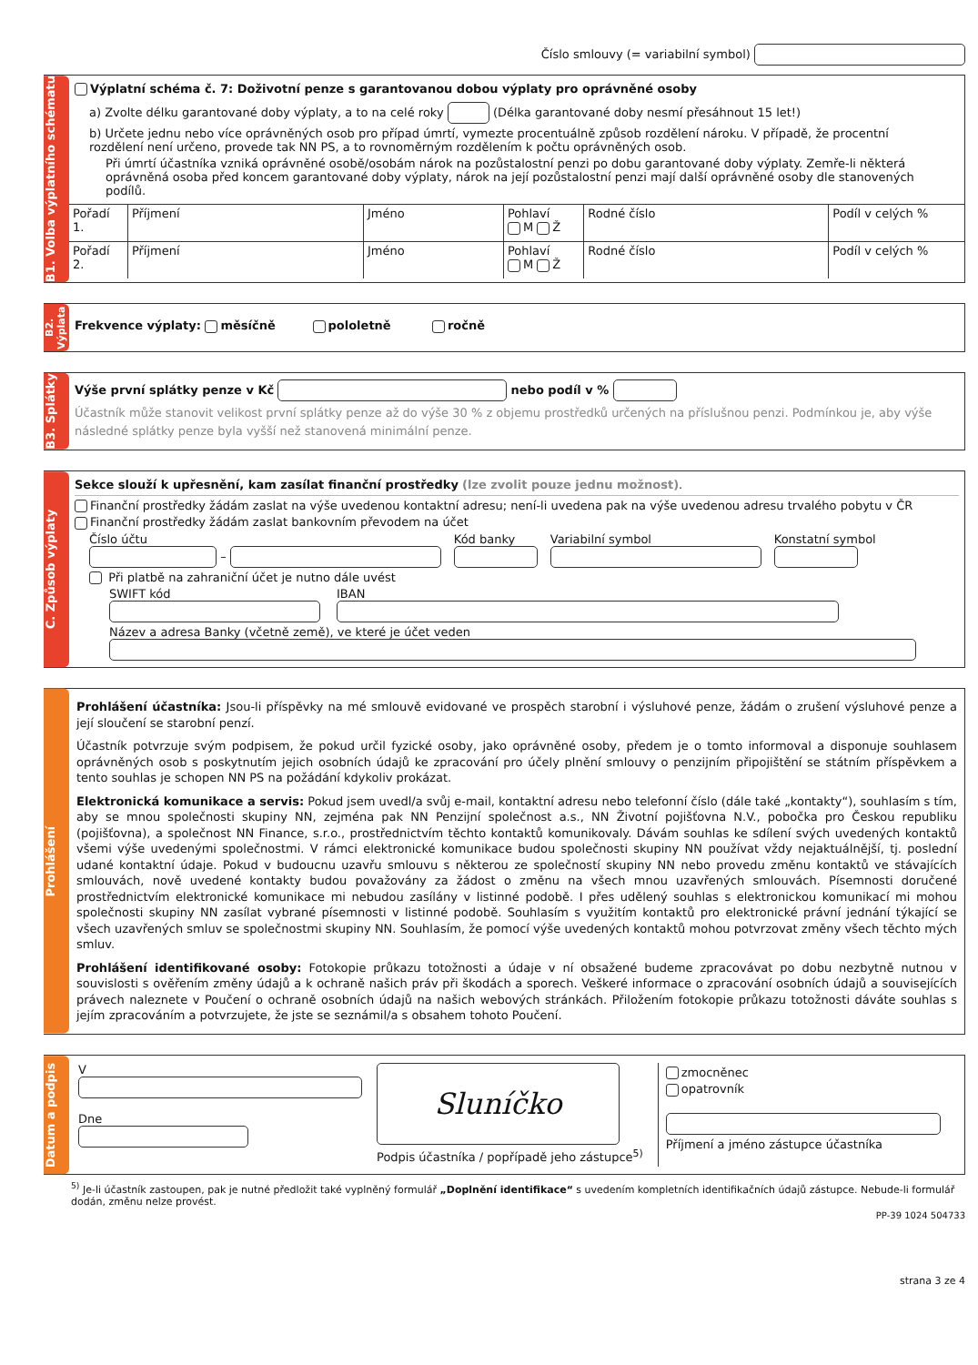Číslo smlouvy (= variabilní symbol)
B1. Volba výplatního schématu
Výplatní schéma č. 7: Doživotní penze s garantovanou dobou výplaty pro oprávněné osoby
a) Zvolte délku garantované doby výplaty, a to na celé roky (Délka garantované doby nesmí přesáhnout 15 let!)
b) Určete jednu nebo více oprávněných osob pro případ úmrtí, vymezte procentuálně způsob rozdělení nároku. V případě, že procentní rozdělení není určeno, provede tak NN PS, a to rovnoměrným rozdělením k počtu oprávněných osob.
Při úmrtí účastníka vzniká oprávněné osobě/osobám nárok na pozůstalostní penzi po dobu garantované doby výplaty. Zemře-li některá oprávněná osoba před koncem garantované doby výplaty, nárok na její pozůstalostní penzi mají další oprávněné osoby dle stanovených podílů.
| Pořadí 1. | Příjmení | Jméno | Pohlaví M Ž | Rodné číslo | Podíl v celých % |
| Pořadí 2. | Příjmení | Jméno | Pohlaví M Ž | Rodné číslo | Podíl v celých % |
B2. Výplata
Frekvence výplaty: měsíčně pololetně ročně
B3. Splátky
Výše první splátky penze v Kč nebo podíl v %
Účastník může stanovit velikost první splátky penze až do výše 30 % z objemu prostředků určených na příslušnou penzi. Podmínkou je, aby výše následné splátky penze byla vyšší než stanovená minimální penze.
C. Způsob výplaty
Sekce slouží k upřesnění, kam zasílat finanční prostředky (lze zvolit pouze jednu možnost).
Finanční prostředky žádám zaslat na výše uvedenou kontaktní adresu; není-li uvedena pak na výše uvedenou adresu trvalého pobytu v ČR
Finanční prostředky žádám zaslat bankovním převodem na účet
Číslo účtu
–
Kód banky
Variabilní symbol
Konstatní symbol
Při platbě na zahraniční účet je nutno dále uvést
SWIFT kód
IBAN
Název a adresa Banky (včetně země), ve které je účet veden
Prohlášení
Prohlášení účastníka: Jsou-li příspěvky na mé smlouvě evidované ve prospěch starobní i výsluhové penze, žádám o zrušení výsluhové penze a její sloučení se starobní penzí.
Účastník potvrzuje svým podpisem, že pokud určil fyzické osoby, jako oprávněné osoby, předem je o tomto informoval a disponuje souhlasem oprávněných osob s poskytnutím jejich osobních údajů ke zpracování pro účely plnění smlouvy o penzijním připojištění se státním příspěvkem a tento souhlas je schopen NN PS na požádání kdykoliv prokázat.
Elektronická komunikace a servis: Pokud jsem uvedl/a svůj e-mail, kontaktní adresu nebo telefonní číslo (dále také „kontakty“), souhlasím s tím, aby se mnou společnosti skupiny NN, zejména pak NN Penzijní společnost a.s., NN Životní pojišťovna N.V., pobočka pro Českou republiku (pojišťovna), a společnost NN Finance, s.r.o., prostřednictvím těchto kontaktů komunikovaly. Dávám souhlas ke sdílení svých uvedených kontaktů všemi výše uvedenými společnostmi. V rámci elektronické komunikace budou společnosti skupiny NN používat vždy nejaktuálnější, tj. poslední udané kontaktní údaje. Pokud v budoucnu uzavřu smlouvu s některou ze společností skupiny NN nebo provedu změnu kontaktů ve stávajících smlouvách, nově uvedené kontakty budou považovány za žádost o změnu na všech mnou uzavřených smlouvách. Písemnosti doručené prostřednictvím elektronické komunikace mi nebudou zasílány v listinné podobě. I přes udělený souhlas s elektronickou komunikací mi mohou společnosti skupiny NN zasílat vybrané písemnosti v listinné podobě. Souhlasím s využitím kontaktů pro elektronické právní jednání týkající se všech uzavřených smluv se společnostmi skupiny NN. Souhlasím, že pomocí výše uvedených kontaktů mohou potvrzovat změny všech těchto mých smluv.
Prohlášení identifikované osoby: Fotokopie průkazu totožnosti a údaje v ní obsažené budeme zpracovávat po dobu nezbytně nutnou v souvislosti s ověřením změny údajů a k ochraně našich práv při škodách a sporech. Veškeré informace o zpracování osobních údajů a souvisejících právech naleznete v Poučení o ochraně osobních údajů na našich webových stránkách. Přiložením fotokopie průkazu totožnosti dáváte souhlas s jejím zpracováním a potvrzujete, že jste se seznámil/a s obsahem tohoto Poučení.
Datum a podpis
V
Dne
Sluníčko
Podpis účastníka / popřípadě jeho zástupce<sup>5)</sup>
zmocněnec
opatrovník
Příjmení a jméno zástupce účastníka
<sup>5)</sup> Je-li účastník zastoupen, pak je nutné předložit také vyplněný formulář „Doplnění identifikace“ s uvedením kompletních identifikačních údajů zástupce. Nebude-li formulář dodán, změnu nelze provést.
PP-39 1024 504733
strana 3 ze 4